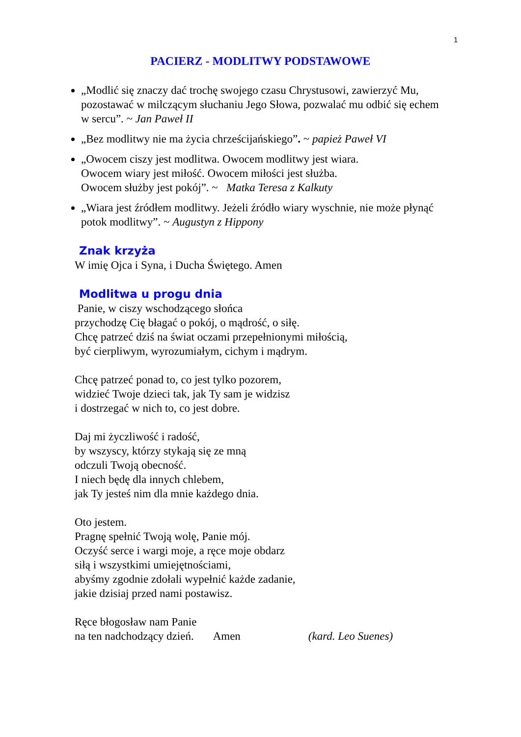1
PACIERZ - MODLITWY PODSTAWOWE
„Modlić się znaczy dać trochę swojego czasu Chrystusowi, zawierzyć Mu, pozostawać w milczącym słuchaniu Jego Słowa, pozwalać mu odbić się echem w sercu”. ~ Jan Paweł II
„Bez modlitwy nie ma życia chrześcijańskiego”. ~ papież Paweł VI
„Owocem ciszy jest modlitwa. Owocem modlitwy jest wiara.
Owocem wiary jest miłość. Owocem miłości jest służba.
Owocem służby jest pokój”. ~ Matka Teresa z Kalkuty
„Wiara jest źródłem modlitwy. Jeżeli źródło wiary wyschnie, nie może płynąć potok modlitwy”. ~ Augustyn z Hippony
Znak krzyża
W imię Ojca i Syna, i Ducha Świętego. Amen
Modlitwa u progu dnia
Panie, w ciszy wschodzącego słońca
przychodzę Cię błagać o pokój, o mądrość, o siłę.
Chcę patrzeć dziś na świat oczami przepełnionymi miłością,
być cierpliwym, wyrozumiałym, cichym i mądrym.
Chcę patrzeć ponad to, co jest tylko pozorem,
widzieć Twoje dzieci tak, jak Ty sam je widzisz
i dostrzegać w nich to, co jest dobre.
Daj mi życzliwość i radość,
by wszyscy, którzy stykają się ze mną
odczuli Twoją obecność.
I niech będę dla innych chlebem,
jak Ty jesteś nim dla mnie każdego dnia.
Oto jestem.
Pragnę spełnić Twoją wolę, Panie mój.
Oczyść serce i wargi moje, a ręce moje obdarz
siłą i wszystkimi umiejętnościami,
abyśmy zgodnie zdołali wypełnić każde zadanie,
jakie dzisiaj przed nami postawisz.
Ręce błogosław nam Panie
na ten nadchodzący dzień. Amen (kard. Leo Suenes)